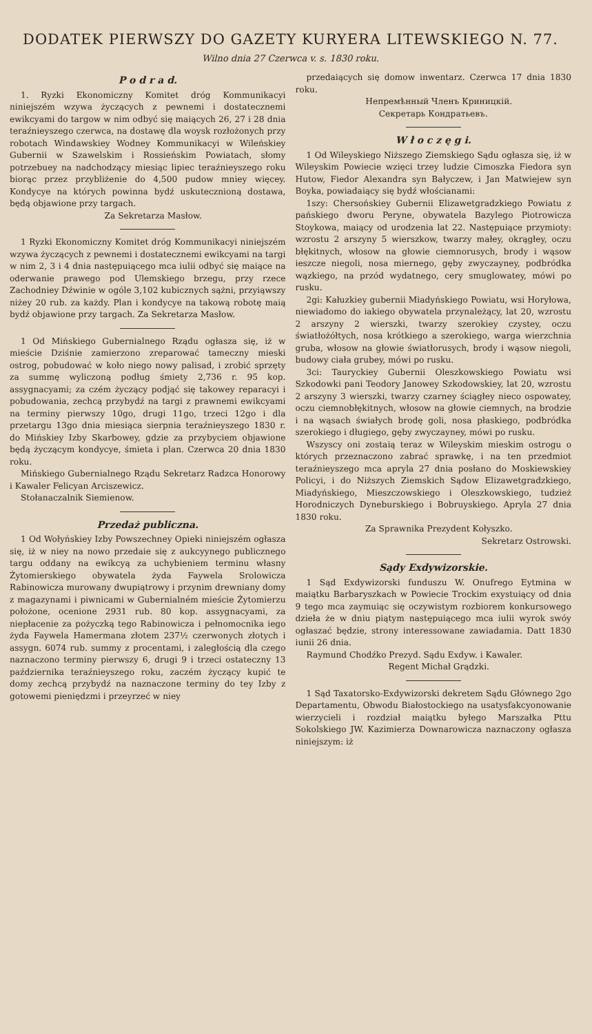DODATEK PIERWSZY DO GAZETY KURYERA LITEWSKIEGO N. 77.
Wilno dnia 27 Czerwca v. s. 1830 roku.
P o d r a d.
1. Ryzki Ekonomiczny Komitet dróg Kommunikacyi niniejszém wzywa życzących z pewnemi i dostatecznemi ewikcyami do targow w nim odbyć się maiących 26, 27 i 28 dnia teraźnieyszego czerwca, na dostawę dla woysk rozłożonych przy robotach Windawskiey Wodney Kommunikacyi w Wileńskiey Gubernii w Szawelskim i Rossieńskim Powiatach, słomy potrzebuey na nadchodzący miesiąc lipiec teraźnieyszego roku biorąc przez przybliżenie do 4,500 pudow mniey więcey. Kondycye na których powinna bydź uskutecznioną dostawa, będą objawione przy targach.
Za Sekretarza Masłow.
1 Ryzki Ekonomiczny Komitet dróg Kommunikacyi niniejszém wzywa życzących z pewnemi i dostatecznemi ewikcyami na targi w nim 2, 3 i 4 dnia następuiącego mca iulii odbyć się maiące na oderwanie prawego pod Ulemskiego brzegu, przy rzece Zachodniey Dźwinie w ogóle 3,102 kubicznych sążni, przyiąwszy niżey 20 rub. za każdy. Plan i kondycye na takową robotę maią bydź objawione przy targach. Za Sekretarza Masłow.
1 Od Mińskiego Gubernialnego Rządu ogłasza się, iż w mieście Dziśnie zamierzono zreparować tameczny mieski ostrog, pobudować w koło niego nowy palisad, i zrobić sprzęty za summę wyliczoną podług śmiety 2,736 r. 95 kop. assygnacyami; za czém życzący podjąć się takowey reparacyi i pobudowania, zechcą przybydź na targi z prawnemi ewikcyami na terminy pierwszy 10go, drugi 11go, trzeci 12go i dla przetargu 13go dnia miesiąca sierpnia teraźnieyszego 1830 r. do Mińskiey Izby Skarbowey, gdzie za przybyciem objawione będą życzącym kondycye, śmieta i plan. Czerwca 20 dnia 1830 roku.
Mińskiego Gubernialnego Rządu Sekretarz Radzca Honorowy i Kawaler Felicyan Arciszewicz.
Stołanaczalnik Siemienow.
Przedaż publiczna.
1 Od Wołyńskiey Izby Powszechney Opieki niniejszém ogłasza się, iż w niey na nowo przedaie się z aukcyynego publicznego targu oddany na ewikcyą za uchybieniem terminu własny Żytomierskiego obywatela żyda Faywela Srolowicza Rabinowicza murowany dwupiątrowy i przynim drewniany domy z magazynami i piwnicami w Gubernialném mieście Żytomierzu położone, ocenione 2931 rub. 80 kop. assygnacyami, za niepłacenie za pożyczką tego Rabinowicza i pełnomocnika iego żyda Faywela Hamermana złotem 237½ czerwonych złotych i assygn. 6074 rub. summy z procentami, i zaległością dla czego naznaczono terminy pierwszy 6, drugi 9 i trzeci ostateczny 13 października teraźnieyszego roku, zaczém życzący kupić te domy zechcą przybydź na naznaczone terminy do tey Izby z gotowemi pieniędzmi i przeyrzeć w niey
przedaiących się domow inwentarz. Czerwca 17 dnia 1830 roku.
Непремѣнный Членъ Криницкiй.
Секретарь Кондратьевъ.
W ł o c z ę g i.
1 Od Wileyskiego Niższego Ziemskiego Sądu ogłasza się, iż w Wileyskim Powiecie wzięci trzey ludzie Cimoszka Fiedora syn Hutow, Fiedor Alexandra syn Bałyczew, i Jan Matwiejew syn Boyka, powiadaiący się bydź włościanami:
1szy: Chersońskiey Gubernii Elizawetgradzkiego Powiatu z pańskiego dworu Peryne, obywatela Bazylego Piotrowicza Stoykowa, maiący od urodzenia lat 22. Następuiące przymioty: wzrostu 2 arszyny 5 wierszkow, twarzy małey, okrągłey, oczu błękitnych, włosow na głowie ciemnorusych, brody i wąsow ieszcze niegoli, nosa miernego, gęby zwyczayney, podbródka wązkiego, na przód wydatnego, cery smuglowatey, mówi po rusku.
2gi: Kałuzkiey gubernii Miadyńskiego Powiatu, wsi Horyłowa, niewiadomo do iakiego obywatela przynależący, lat 20, wzrostu 2 arszyny 2 wierszki, twarzy szerokiey czystey, oczu światłożółtych, nosa krótkiego a szerokiego, warga wierzchnia gruba, włosow na głowie światłorusych, brody i wąsow niegoli, budowy ciała grubey, mówi po rusku.
3ci: Tauryckiey Gubernii Oleszkowskiego Powiatu wsi Szkodowki pani Teodory Janowey Szkodowskiey, lat 20, wzrostu 2 arszyny 3 wierszki, twarzy czarney ściągłey nieco ospowatey, oczu ciemnobłękitnych, włosow na głowie ciemnych, na brodzie i na wąsach świałych brodę goli, nosa płaskiego, podbródka szerokiego i długiego, gęby zwyczayney, mówi po rusku.
Wszyscy oni zostaią teraz w Wileyskim mieskim ostrogu o których przeznaczono zabrać sprawkę, i na ten przedmiot teraźnieyszego mca apryla 27 dnia posłano do Moskiewskiey Policyi, i do Niższych Ziemskich Sądow Elizawetgradzkiego, Miadyńskiego, Mieszczowskiego i Oleszkowskiego, tudzież Horodniczych Dyneburskiego i Bobruyskiego. Apryla 27 dnia 1830 roku.
Za Sprawnika Prezydent Kołyszko.
Sekretarz Ostrowski.
Sądy Exdywizorskie.
1 Sąd Exdywizorski funduszu W. Onufrego Eytmina w maiątku Barbaryszkach w Powiecie Trockim exystuiący od dnia 9 tego mca zaymuiąc się oczywistym rozbiorem konkursowego dzieła że w dniu piątym następuiącego mca iulii wyrok swóy ogłaszać będzie, strony interessowane zawiadamia. Datt 1830 iunii 26 dnia.
Raymund Chodźko Prezyd. Sądu Exdyw. i Kawaler.
Regent Michał Grądzki.
1 Sąd Taxatorsko-Exdywizorski dekretem Sądu Głównego 2go Departamentu, Obwodu Białostockiego na usatysfakcyonowanie wierzycieli i rozdział maiątku byłego Marszałka Pttu Sokolskiego JW. Kazimierza Downarowicza naznaczony ogłasza niniejszym: iż